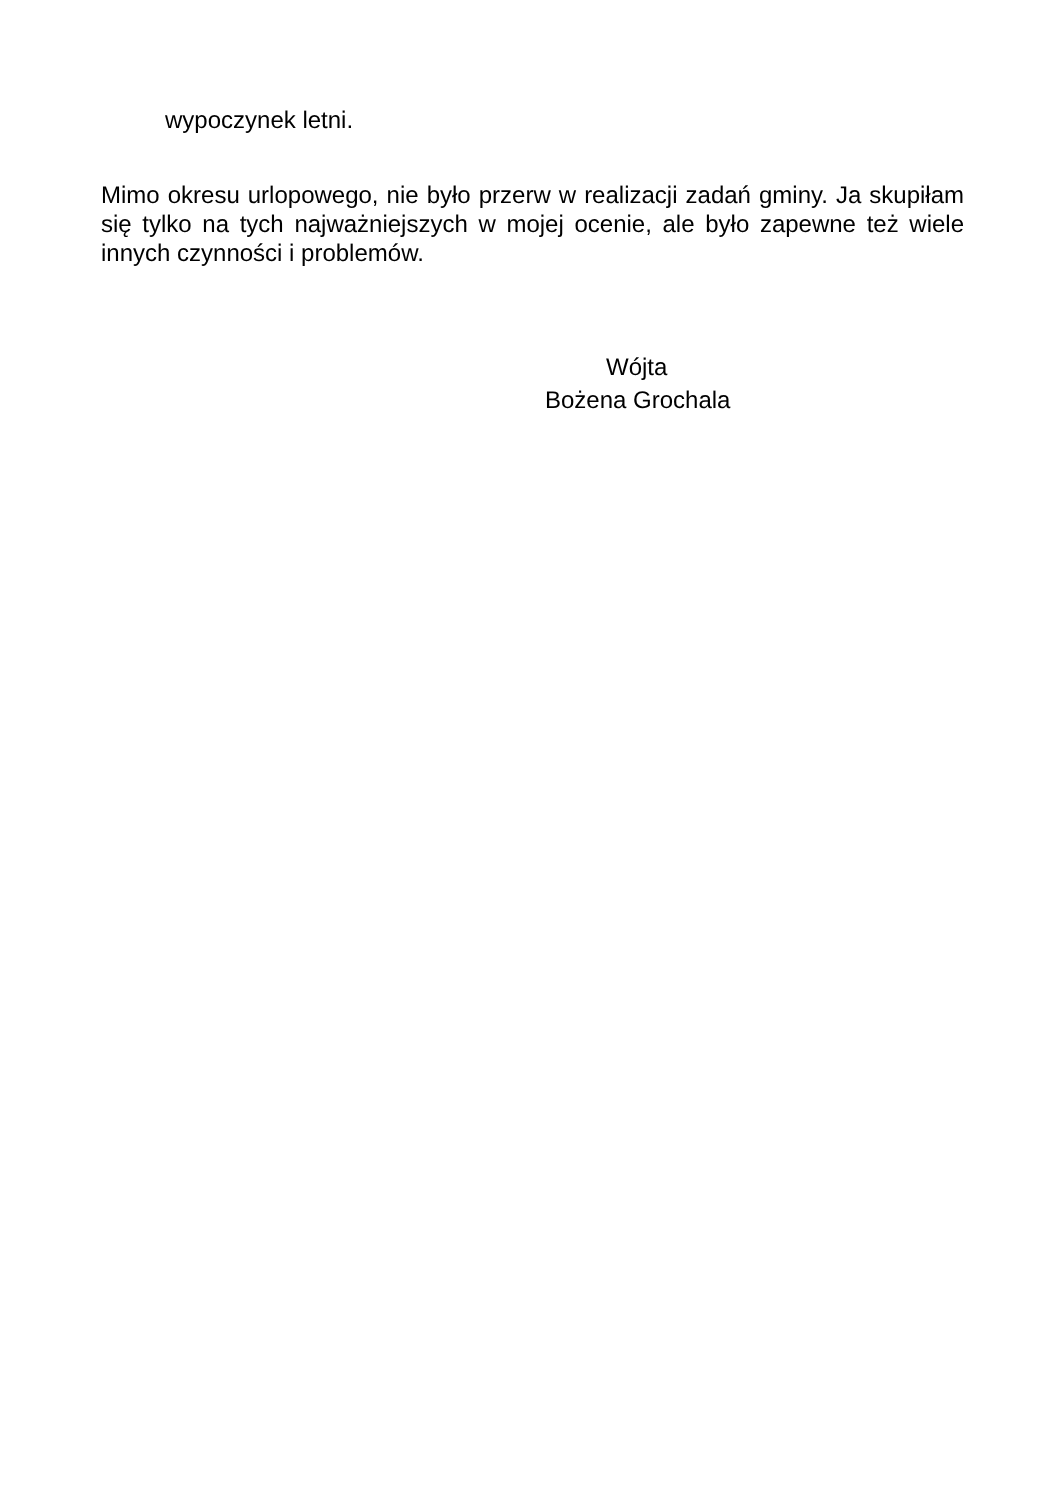wypoczynek letni.
Mimo okresu urlopowego, nie było przerw w realizacji zadań gminy. Ja skupiłam się tylko na tych najważniejszych w mojej ocenie, ale było zapewne też wiele innych czynności i problemów.
Wójta
Bożena Grochala